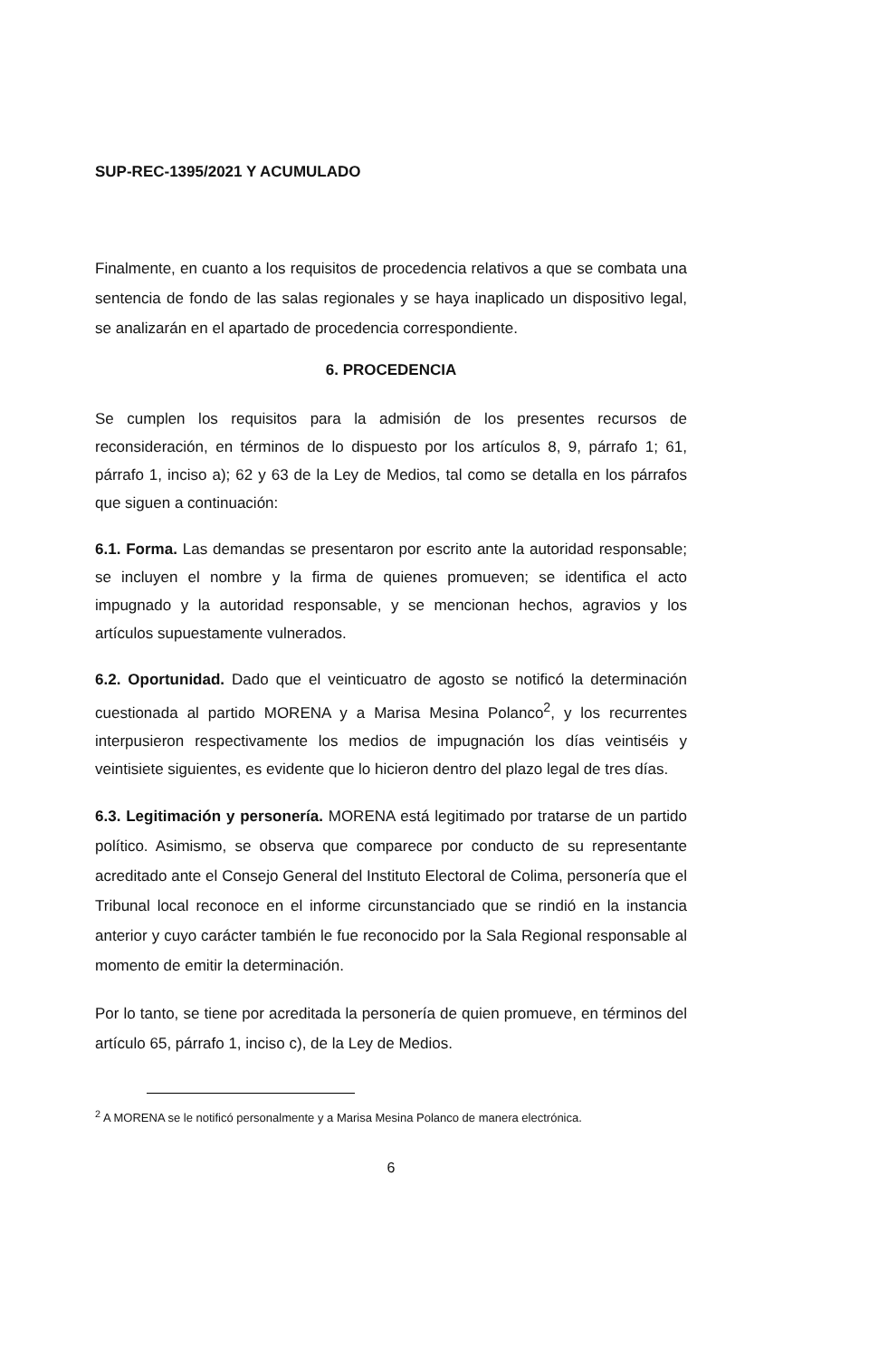SUP-REC-1395/2021 Y ACUMULADO
Finalmente, en cuanto a los requisitos de procedencia relativos a que se combata una sentencia de fondo de las salas regionales y se haya inaplicado un dispositivo legal, se analizarán en el apartado de procedencia correspondiente.
6. PROCEDENCIA
Se cumplen los requisitos para la admisión de los presentes recursos de reconsideración, en términos de lo dispuesto por los artículos 8, 9, párrafo 1; 61, párrafo 1, inciso a); 62 y 63 de la Ley de Medios, tal como se detalla en los párrafos que siguen a continuación:
6.1. Forma. Las demandas se presentaron por escrito ante la autoridad responsable; se incluyen el nombre y la firma de quienes promueven; se identifica el acto impugnado y la autoridad responsable, y se mencionan hechos, agravios y los artículos supuestamente vulnerados.
6.2. Oportunidad. Dado que el veinticuatro de agosto se notificó la determinación cuestionada al partido MORENA y a Marisa Mesina Polanco<sup>2</sup>, y los recurrentes interpusieron respectivamente los medios de impugnación los días veintiséis y veintisiete siguientes, es evidente que lo hicieron dentro del plazo legal de tres días.
6.3. Legitimación y personería. MORENA está legitimado por tratarse de un partido político. Asimismo, se observa que comparece por conducto de su representante acreditado ante el Consejo General del Instituto Electoral de Colima, personería que el Tribunal local reconoce en el informe circunstanciado que se rindió en la instancia anterior y cuyo carácter también le fue reconocido por la Sala Regional responsable al momento de emitir la determinación.
Por lo tanto, se tiene por acreditada la personería de quien promueve, en términos del artículo 65, párrafo 1, inciso c), de la Ley de Medios.
<sup>2</sup> A MORENA se le notificó personalmente y a Marisa Mesina Polanco de manera electrónica.
6